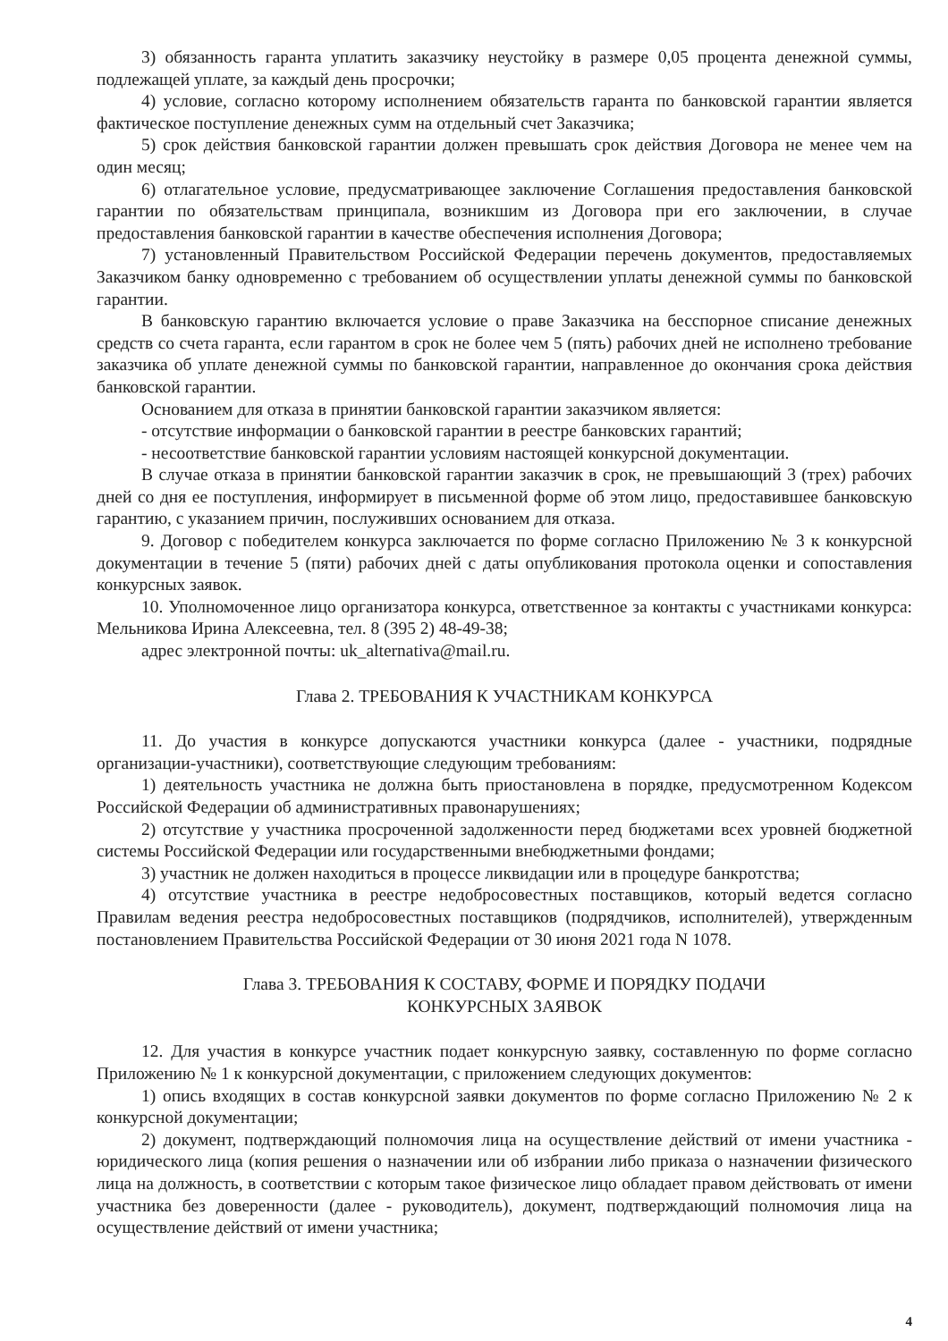3) обязанность гаранта уплатить заказчику неустойку в размере 0,05 процента денежной суммы, подлежащей уплате, за каждый день просрочки;
4) условие, согласно которому исполнением обязательств гаранта по банковской гарантии является фактическое поступление денежных сумм на отдельный счет Заказчика;
5) срок действия банковской гарантии должен превышать срок действия Договора не менее чем на один месяц;
6) отлагательное условие, предусматривающее заключение Соглашения предоставления банковской гарантии по обязательствам принципала, возникшим из Договора при его заключении, в случае предоставления банковской гарантии в качестве обеспечения исполнения Договора;
7) установленный Правительством Российской Федерации перечень документов, предоставляемых Заказчиком банку одновременно с требованием об осуществлении уплаты денежной суммы по банковской гарантии.
В банковскую гарантию включается условие о праве Заказчика на бесспорное списание денежных средств со счета гаранта, если гарантом в срок не более чем 5 (пять) рабочих дней не исполнено требование заказчика об уплате денежной суммы по банковской гарантии, направленное до окончания срока действия банковской гарантии.
Основанием для отказа в принятии банковской гарантии заказчиком является:
- отсутствие информации о банковской гарантии в реестре банковских гарантий;
- несоответствие банковской гарантии условиям настоящей конкурсной документации.
В случае отказа в принятии банковской гарантии заказчик в срок, не превышающий 3 (трех) рабочих дней со дня ее поступления, информирует в письменной форме об этом лицо, предоставившее банковскую гарантию, с указанием причин, послуживших основанием для отказа.
9. Договор с победителем конкурса заключается по форме согласно Приложению № 3 к конкурсной документации в течение 5 (пяти) рабочих дней с даты опубликования протокола оценки и сопоставления конкурсных заявок.
10. Уполномоченное лицо организатора конкурса, ответственное за контакты с участниками конкурса: Мельникова Ирина Алексеевна, тел. 8 (395 2) 48-49-38;
адрес электронной почты: uk_alternativa@mail.ru.
Глава 2. ТРЕБОВАНИЯ К УЧАСТНИКАМ КОНКУРСА
11. До участия в конкурсе допускаются участники конкурса (далее - участники, подрядные организации-участники), соответствующие следующим требованиям:
1) деятельность участника не должна быть приостановлена в порядке, предусмотренном Кодексом Российской Федерации об административных правонарушениях;
2) отсутствие у участника просроченной задолженности перед бюджетами всех уровней бюджетной системы Российской Федерации или государственными внебюджетными фондами;
3) участник не должен находиться в процессе ликвидации или в процедуре банкротства;
4) отсутствие участника в реестре недобросовестных поставщиков, который ведется согласно Правилам ведения реестра недобросовестных поставщиков (подрядчиков, исполнителей), утвержденным постановлением Правительства Российской Федерации от 30 июня 2021 года N 1078.
Глава 3. ТРЕБОВАНИЯ К СОСТАВУ, ФОРМЕ И ПОРЯДКУ ПОДАЧИ
КОНКУРСНЫХ ЗАЯВОК
12. Для участия в конкурсе участник подает конкурсную заявку, составленную по форме согласно Приложению № 1 к конкурсной документации, с приложением следующих документов:
1) опись входящих в состав конкурсной заявки документов по форме согласно Приложению № 2 к конкурсной документации;
2) документ, подтверждающий полномочия лица на осуществление действий от имени участника - юридического лица (копия решения о назначении или об избрании либо приказа о назначении физического лица на должность, в соответствии с которым такое физическое лицо обладает правом действовать от имени участника без доверенности (далее - руководитель), документ, подтверждающий полномочия лица на осуществление действий от имени участника;
4